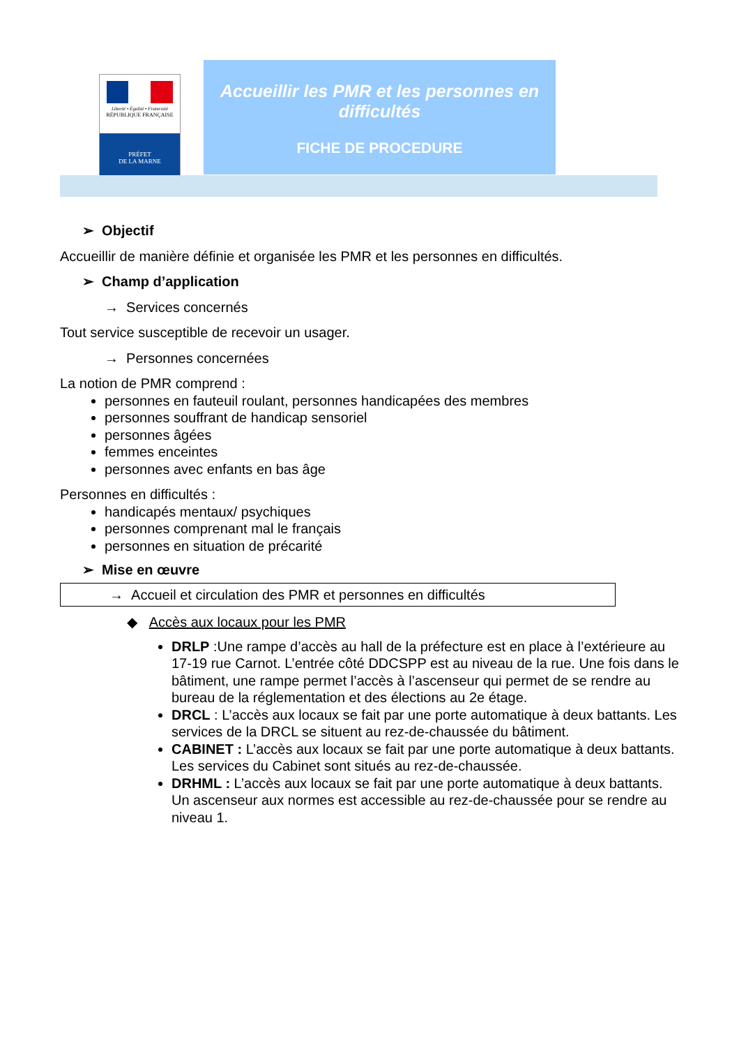Liberté • Égalité • Fraternité
RÉPUBLIQUE FRANÇAISE
PRÉFET
DE LA MARNE
Accueillir les PMR et les personnes en difficultés
FICHE DE PROCEDURE
➢ Objectif
Accueillir de manière définie et organisée les PMR et les personnes en difficultés.
➢ Champ d’application
→ Services concernés
Tout service susceptible de recevoir un usager.
→ Personnes concernées
La notion de PMR comprend :
personnes en fauteuil roulant, personnes handicapées des membres
personnes souffrant de handicap sensoriel
personnes âgées
femmes enceintes
personnes avec enfants en bas âge
Personnes en difficultés :
handicapés mentaux/ psychiques
personnes comprenant mal le français
personnes en situation de précarité
➢ Mise en œuvre
→ Accueil et circulation des PMR et personnes en difficultés
◆ Accès aux locaux pour les PMR
DRLP :Une rampe d’accès au hall de la préfecture est en place à l’extérieure au 17-19 rue Carnot. L’entrée côté DDCSPP est au niveau de la rue. Une fois dans le bâtiment, une rampe permet l’accès à l’ascenseur qui permet de se rendre au bureau de la réglementation et des élections au 2e étage.
DRCL : L’accès aux locaux se fait par une porte automatique à deux battants. Les services de la DRCL se situent au rez-de-chaussée du bâtiment.
CABINET : L’accès aux locaux se fait par une porte automatique à deux battants.
Les services du Cabinet sont situés au rez-de-chaussée.
DRHML : L’accès aux locaux se fait par une porte automatique à deux battants.
Un ascenseur aux normes est accessible au rez-de-chaussée pour se rendre au niveau 1.